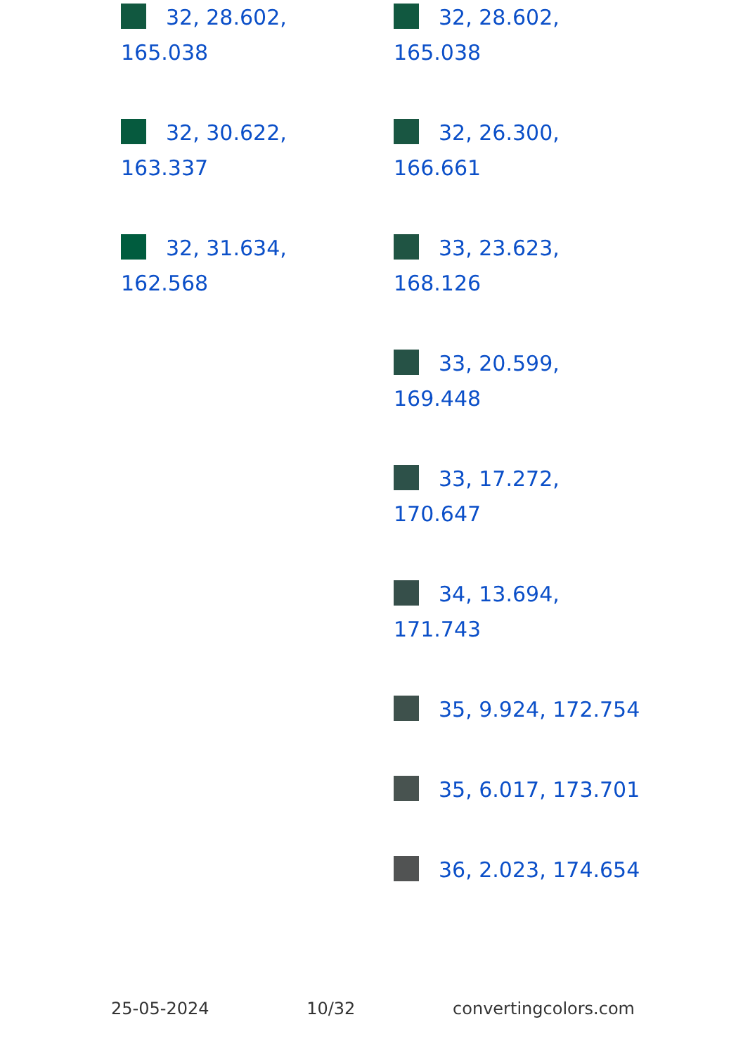32, 28.602, 165.038
32, 30.622, 163.337
32, 31.634, 162.568
32, 28.602, 165.038
32, 26.300, 166.661
33, 23.623, 168.126
33, 20.599, 169.448
33, 17.272, 170.647
34, 13.694, 171.743
35, 9.924, 172.754
35, 6.017, 173.701
36, 2.023, 174.654
25-05-2024 10/32 convertingcolors.com